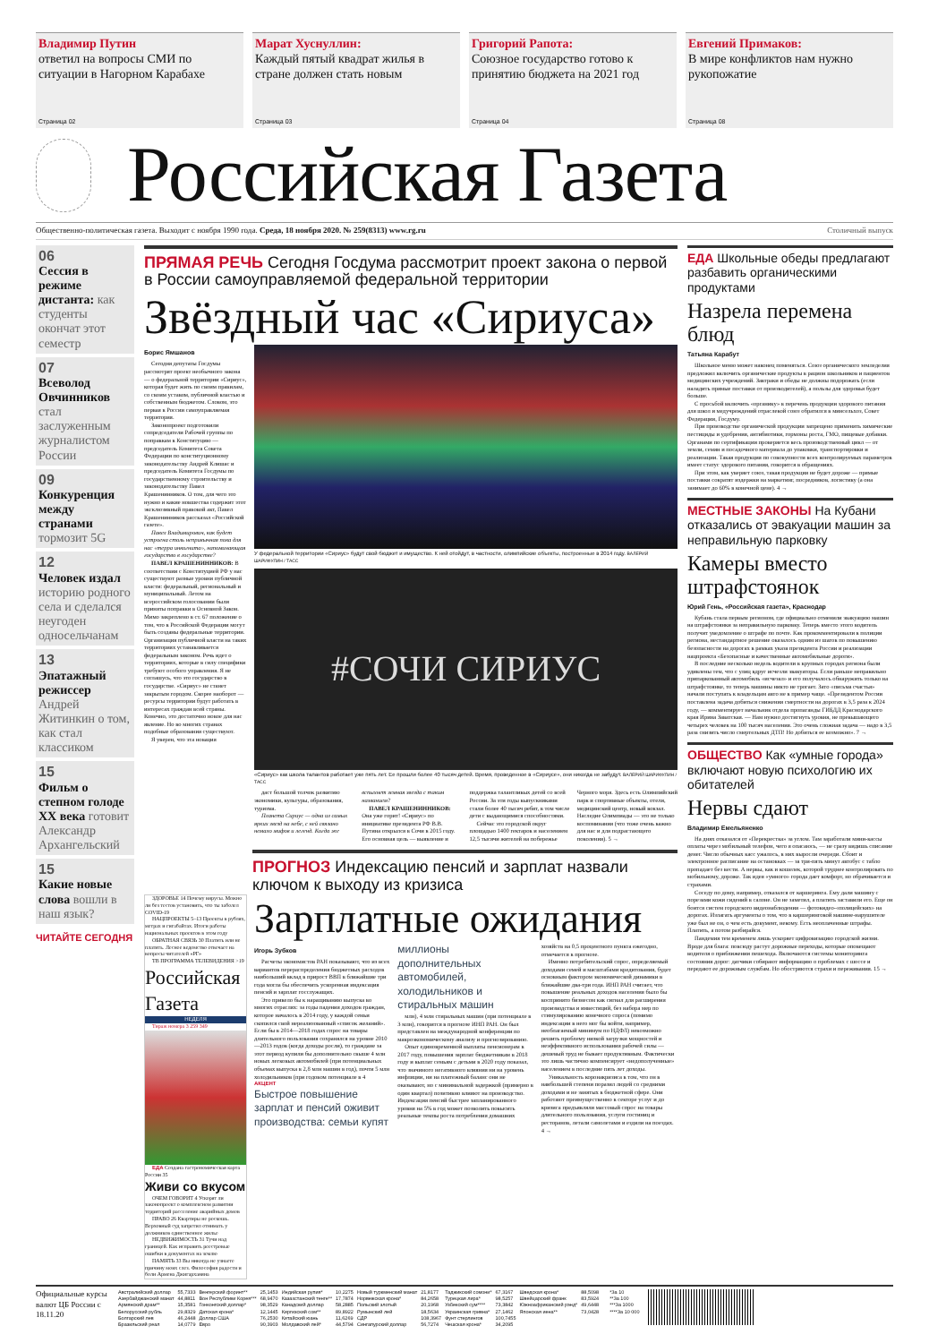Владимир Путин
ответил на вопросы СМИ по ситуации в Нагорном Карабахе
Страница 02
Марат Хуснуллин:
Каждый пятый квадрат жилья в стране должен стать новым
Страница 03
Григорий Рапота:
Союзное государство готово к принятию бюджета на 2021 год
Страница 04
Евгений Примаков:
В мире конфликтов нам нужно рукопожатие
Страница 08
Российская Газета
Общественно-политическая газета. Выходит с ноября 1990 года. Среда, 18 ноября 2020. № 259(8313) www.rg.ru Столичный выпуск
06
Сессия в режиме дистанта: как студенты окончат этот семестр
07
Всеволод Овчинников стал заслуженным журналистом России
09
Конкуренция между странами тормозит 5G
12
Человек издал историю родного села и сделался неугоден односельчанам
13
Эпатажный режиссер Андрей Житинкин о том, как стал классиком
15
Фильм о степном голоде XX века готовит Александр Архангельский
15
Какие новые слова вошли в наш язык?
ЧИТАЙТЕ СЕГОДНЯ
ПРЯМАЯ РЕЧЬ Сегодня Госдума рассмотрит проект закона о первой в России самоуправляемой федеральной территории
Звёздный час «Сириуса»
Борис Ямшанов
Сегодня депутаты Госдумы рассмотрят проект необычного закона — о федеральной территории «Сириус», которая будет жить по своим правилам, со своим уставом, публичной властью и собственным бюджетом. Словом, это первая в России самоуправляемая территория.
Законопроект подготовили сопредседатели Рабочей группы по поправкам в Конституцию — председатель Комитета Совета Федерации по конституционному законодательству Андрей Клишас и председатель Комитета Госдумы по государственному строительству и законодательству Павел Крашенинников. О том, для чего это нужно и какие новшества содержит этот эксклюзивный правовой акт, Павел Крашенинников рассказал «Российской газете».
Павел Владимирович, как будет устроена столь непривычная пока для нас «терра инкогнита», напоминающая государство в государстве?
ПАВЕЛ КРАШЕНИННИКОВ: В соответствии с Конституцией РФ у нас существуют разные уровни публичной власти: федеральный, региональный и муниципальный. Летом на всероссийском голосовании были приняты поправки в Основной Закон. Мимо закреплено в ст. 67 положение о том, что в Российской Федерации могут быть созданы федеральные территории. Организация публичной власти на таких территориях устанавливается федеральным законом. Речь идет о территориях, которые в силу специфики требуют особого управления. Я не соглашусь, что это государство в государстве. «Сириус» не станет закрытым городом. Скорее наоборот — ресурсы территории будут работать в интересах граждан всей страны. Конечно, это достаточно новое для нас явление. Но во многих странах подобные образования существуют.
Я уверен, что эта новация
У федеральной территории «Сириус» будут свой бюджет и имущество. К ней отойдут, в частности, олимпийские объекты, построенные в 2014 году. ВАЛЕРИЙ ШАРИФУЛИН / ТАСС
#СОЧИ СИРИУС
«Сириус» как школа талантов работает уже пять лет. Ее прошли более 40 тысяч детей. Время, проведенное в «Сириусе», они никогда не забудут. ВАЛЕРИЙ ШАРИФУЛИН / ТАСС
даст большой толчок развитию экономики, культуры, образования, туризма.
Планета Сириус — одна из самых ярких звезд на небе, с ней связано немало мифов и легенд. Когда же вспыхнет земная звезда с таким названием?
ПАВЕЛ КРАШЕНИННИКОВ: Она уже горит! «Сириус» по инициативе президента РФ В.В. Путина открылся в Сочи в 2015 году. Его основная цель — выявление и поддержка талантливых детей со всей России. За эти годы выпускниками стали более 40 тысяч ребят, в том числе дети с выдающимися способностями.
Сейчас это городской округ площадью 1400 гектаров и населением 12,5 тысячи жителей на побережье Черного моря. Здесь есть Олимпийский парк и спортивные объекты, отели, медицинский центр, новый вокзал. Наследие Олимпиады — это не только воспоминания (что тоже очень важно для нас и для подрастающего поколения). 5 →
ПРОГНОЗ Индексацию пенсий и зарплат назвали ключом к выходу из кризиса
ЗДОРОВЬЕ 14 Почему вирусы. Можно ли без тестов установить, что ты заболел COVID-19
НАЦПРОЕКТЫ 5–13 Проекты в рублях, метрах и гигабайтах. Итоги работы национальных проектов в этом году
ОБРАТНАЯ СВЯЗЬ 30 Платить или не платить. Лесное ведомство отвечает на вопросы читателей «РГ»
ТВ ПРОГРАММА ТЕЛЕВИДЕНИЯ >19
Российская Газета
НЕДЕЛЯ
Тираж номера 3 259 349
ЕДА Создана гастрономическая карта России 35
Живи со вкусом
ОЧЕМ ГОВОРИТ 4 Ускорят ли законопроект о комплексном развитии территорий расселение аварийных домов
ПРАВО 26 Квартиры не роскошь. Верховный суд запретил отнимать у должников единственное жилье
НЕДВИЖИМОСТЬ 31 Тучи над границей. Как исправить реестровые ошибки в документах на землю
ПАМЯТЬ 33 Вы никогда не узнаете причину моих слез. Философия радости и боли Армена Джигарханяна
Зарплатные ожидания
Игорь Зубков
Расчеты экономистов РАН показывают, что из всех вариантов перераспределения бюджетных расходов наибольший вклад в прирост ВВП в ближайшие три года могла бы обеспечить ускоренная индексация пенсий и зарплат госслужащих.
Это привело бы к наращиванию выпуска во многих отраслях: за годы падения доходов граждан, которое началось в 2014 году, у каждой семьи скопился свой нереализованный «список желаний». Если бы в 2014—2018 годах спрос на товары длительного пользования сохранялся на уровне 2010—2013 годов (когда доходы росли), то граждане за этот период купили бы дополнительно свыше 4 млн новых легковых автомобилей (при потенциальных объемах выпуска в 2,8 млн машин в год), почти 5 млн холодильников (при годовом потенциале в 4
АКЦЕНТ
Быстрое повышение зарплат и пенсий оживит производства: семьи купят миллионы дополнительных автомобилей, холодильников и стиральных машин
млн), 4 млн стиральных машин (при потенциале в 3 млн), говорится в прогнозе ИНП РАН. Он был представлен на международной конференции по макроэкономическому анализу и прогнозированию.
Опыт единовременной выплаты пенсионерам в 2017 году, повышения зарплат бюджетникам в 2018 году и выплат семьям с детьми в 2020 году показал, что значимого негативного влияния ни на уровень инфляции, ни на платежный баланс они не оказывают, но с минимальной задержкой (примерно в один квартал) позитивно влияют на производство. Индексация пенсий быстрее запланированного уровня на 5% в год может позволить повысить реальные темпы роста потребления домашних хозяйств на 0,5 процентного пункта ежегодно, отмечается в прогнозе.
Именно потребительский спрос, определяемый доходами семей и масштабами кредитования, будет основным фактором экономической динамики в ближайшие два-три года. ИНП РАН считает, что повышение реальных доходов населения было бы воспринято бизнесом как сигнал для расширения производства и инвестиций, без набора мер по стимулированию конечного спроса (помимо индексации в него мог бы войти, например, необлагаемый минимум по НДФЛ) невозможно решить проблему низкой загрузки мощностей и неэффективного использования рабочей силы — дешевый труд не бывает продуктивным. Фактически это лишь частично компенсирует «недополученные» населением в последние пять лет доходы.
Уникальность коронакризиса в том, что он в наибольшей степени поразил людей со средними доходами и не занятых в бюджетной сфере. Они работают преимущественно в секторе услуг и до кризиса предъявляли массовый спрос на товары длительного пользования, услуги гостиниц и ресторанов, летали самолетами и ездили на поездах. 4 →
ЕДА Школьные обеды предлагают разбавить органическими продуктами
Назрела перемена блюд
Татьяна Карабут
Школьное меню может наконец поменяться. Союз органического земледелия предложил включить органические продукты в рацион школьников и пациентов медицинских учреждений. Завтраки и обеды не должны подорожать (если наладить прямые поставки от производителей), а пользы для здоровья будет больше.
С просьбой включить «органику» в перечень продукции здорового питания для школ и медучреждений отраслевой союз обратился в минсельхоз, Совет Федерации, Госдуму.
При производстве органической продукции запрещено применять химические пестициды и удобрения, антибиотики, гормоны роста, ГМО, пищевые добавки. Органами по сертификации проверяется весь производственный цикл — от земли, семян и посадочного материала до упаковки, транспортировки и реализации. Такая продукция по совокупности всех контролируемых параметров имеет статус здорового питания, говорится в обращениях.
При этом, как уверяет союз, такая продукция не будет дороже — прямые поставки сократят издержки на маркетинг, посредников, логистику (а она занимает до 60% в конечной цене). 4 →
МЕСТНЫЕ ЗАКОНЫ На Кубани отказались от эвакуации машин за неправильную парковку
Камеры вместо штрафстоянок
Юрий Гень, «Российская газета», Краснодар
Кубань стала первым регионом, где официально отменили эвакуацию машин на штрафстоянки за неправильную парковку. Теперь вместо этого водитель получит уведомление о штрафе по почте. Как прокомментировали в полиции региона, нестандартное решение оказалось одним из шагов по повышению безопасности на дорогах в рамках указа президента России и реализации нацпроекта «Безопасные и качественные автомобильные дороги».
В последние несколько недель водители в крупных городах региона были удивлены тем, что с улиц вдруг исчезли эвакуаторы. Если раньше неправильно припаркованный автомобиль «исчезал» и его получалось обнаружить только на штрафстоянке, то теперь машины никто не трогает. Зато «письма счастья» начали поступать к владельцам авто не в пример чаще. «Президентом России поставлена задача добиться снижения смертности на дорогах в 3,5 раза к 2024 году, — комментирует начальник отдела пропаганды ГИБДД Краснодарского края Ирина Заватская. — Нам нужно достигнуть уровня, не превышающего четырех человек на 100 тысяч населения. Это очень сложная задача — надо в 3,5 раза снизить число смертельных ДТП! Но добиться ее возможно». 7 →
ОБЩЕСТВО Как «умные города» включают новую психологию их обитателей
Нервы сдают
Владимир Емельяненко
На днях отказался от «Перекрестка» за углом. Там заработали мини-кассы оплаты через мобильный телефон, чего я опасаюсь, — не сразу видишь списание денег. Число обычных касс ужалось, в них выросли очереди. Сбоит и электронное расписание на остановках — за три-пять минут автобус с табло пропадает без вести. А нервы, как и кошелек, которой труднее контролировать по мобильному, дороже. Так идея «умного» города дает комфорт, но обрачивается и страхами.
Соседу по дому, например, отказался от каршеринга. Ему дали машину с порезами кожи сидений в салоне. Он не заметил, а платить заставили его. Еще он боится систем городского видеонаблюдения — фотовидео-«полицейских» на дорогах. Излагать аргументы о том, что в каршеринговой машине-нарушителе уже был не он, о чем есть документ, некому. Есть неоплаченные штрафы. Платить, а потом разбирайся.
Пандемия тем временем лишь ускоряет цифровизацию городской жизни. Вроде для блага: повсюду растут дорожные переходы, которые оповещают водителя о приближении пешехода. Включаются системы мониторинга состояния дорог: датчики собирают информацию о проблемах с шоссе и передают ее дорожным службам. Но обостряются страхи и переживания. 15 →
Официальные курсы валют ЦБ России с 18.11.20
| Австралийский доллар | 55,7333 | Венгерский форинт** | 25,1453 | Индийская рупия* | 10,2275 | Новый туркменский манат | 21,8177 | Таджикский сомони* | 67,3167 | Шведская крона* | 88,5098 |
| Азербайджанский манат | 44,8811 | Вон Республики Корея*** | 68,9470 | Казахстанский тенге** | 17,7874 | Норвежская крона* | 84,2658 | Турецкая лира* | 98,5257 | Швейцарский франк | 83,5924 |
| Армянский драм** | 15,3581 | Гонконгский доллар* | 98,3529 | Канадский доллар | 58,2885 | Польский злотый | 20,1968 | Узбекский сум**** | 73,3842 | Южноафриканский рэнд* | 49,6448 |
| Белорусский рубль | 29,8329 | Датская крона* | 12,1445 | Киргизский сом** | 89,8922 | Румынский лей | 18,5634 | Украинская гривна* | 27,1462 | Японская иена** | 73,0428 |
| Болгарский лев | 46,2448 | Доллар США | 76,2530 | Китайский юань | 11,6269 | СДР | 108,3967 | Фунт стерлингов | 100,7455 | | |
| Бразильский реал | 14,0779 | Евро | 90,3903 | Молдавский лей* | 44,5794 | Сингапурский доллар | 56,7274 | Чешская крона* | 34,2095 | | |
*За 10
**За 100
***За 1000
****За 10 000